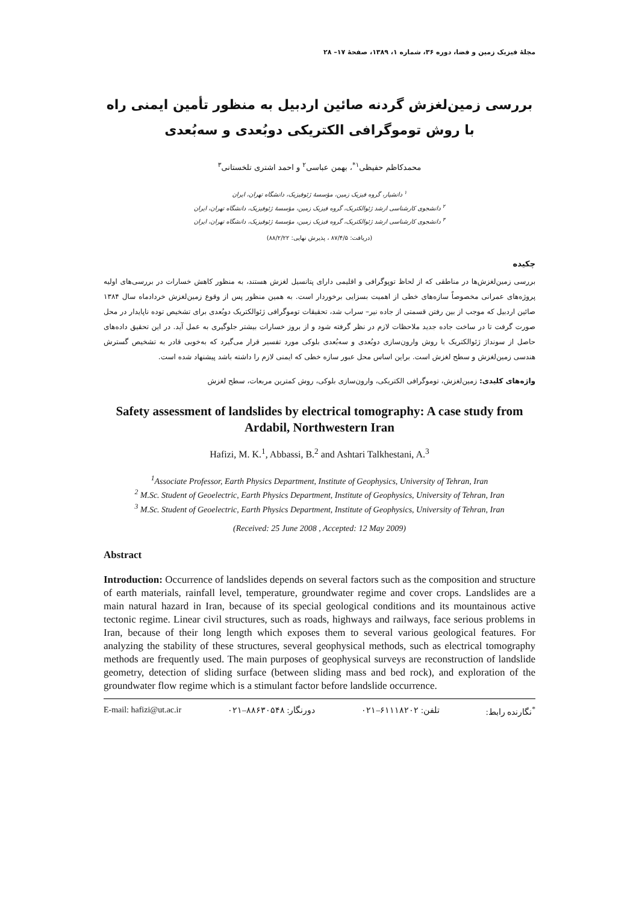مجلهٔ فیزیک زمین و فضا، دوره ۳۶، شماره ۱، ۱۳۸۹، صفحهٔ ۱۷– ۲۸
بررسی زمین‌لغزش گردنه صائین اردبیل به منظور تأمین ایمنی راه با روش توموگرافی الکتریکی دوبُعدی و سه‌بُعدی
محمدکاظم حفیظی<sup>۱*</sup>، بهمن عباسی<sup>۲</sup> و احمد اشتری تلخستانی<sup>۳</sup>
<sup>۱</sup> دانشیار، گروه فیزیک زمین، مؤسسهٔ ژئوفیزیک، دانشگاه تهران، ایران
<sup>۲</sup> دانشجوی کارشناسی ارشد ژئوالکتریک، گروه فیزیک زمین، مؤسسهٔ ژئوفیزیک، دانشگاه تهران، ایران
<sup>۳</sup> دانشجوی کارشناسی ارشد ژئوالکتریک، گروه فیزیک زمین، مؤسسهٔ ژئوفیزیک، دانشگاه تهران، ایران
(دریافت: ۸۷/۴/۵ ، پذیرش نهایی: ۸۸/۲/۲۲)
چکیده
بررسی زمین‌لغزش‌ها در مناطقی که از لحاظ توپوگرافی و اقلیمی دارای پتانسیل لغزش هستند، به منظور کاهش خسارات در بررسی‌های اولیه پروژه‌های عمرانی مخصوصاً سازه‌های خطی از اهمیت بسزایی برخوردار است. به همین منظور پس از وقوع زمین‌لغزش خردادماه سال ۱۳۸۴ صائین اردبیل که موجب از بین رفتن قسمتی از جاده نیر– سراب شد، تحقیقات توموگرافی ژئوالکتریک دوبُعدی برای تشخیص توده ناپایدار در محل صورت گرفت تا در ساخت جاده جدید ملاحظات لازم در نظر گرفته شود و از بروز خسارات بیشتر جلوگیری به عمل آید. در این تحقیق داده‌های حاصل از سونداژ ژئوالکتریک با روش وارون‌سازی دوبُعدی و سه‌بُعدی بلوکی مورد تفسیر قرار می‌گیرد که به‌خوبی قادر به تشخیص گسترش هندسی زمین‌لغزش و سطح لغزش است. براین اساس محل عبور سازه خطی که ایمنی لازم را داشته باشد پیشنهاد شده است.
واژه‌های کلیدی: زمین‌لغزش، توموگرافی الکتریکی، وارون‌سازی بلوکی، روش کمترین مربعات، سطح لغزش
Safety assessment of landslides by electrical tomography: A case study from Ardabil, Northwestern Iran
Hafizi, M. K.<sup>1</sup>, Abbassi, B.<sup>2</sup> and Ashtari Talkhestani, A.<sup>3</sup>
<sup>1</sup> Associate Professor, Earth Physics Department, Institute of Geophysics, University of Tehran, Iran
<sup>2</sup> M.Sc. Student of Geoelectric, Earth Physics Department, Institute of Geophysics, University of Tehran, Iran
<sup>3</sup> M.Sc. Student of Geoelectric, Earth Physics Department, Institute of Geophysics, University of Tehran, Iran
(Received: 25 June 2008 , Accepted: 12 May 2009)
Abstract
Introduction: Occurrence of landslides depends on several factors such as the composition and structure of earth materials, rainfall level, temperature, groundwater regime and cover crops. Landslides are a main natural hazard in Iran, because of its special geological conditions and its mountainous active tectonic regime. Linear civil structures, such as roads, highways and railways, face serious problems in Iran, because of their long length which exposes them to several various geological features. For analyzing the stability of these structures, several geophysical methods, such as electrical tomography methods are frequently used. The main purposes of geophysical surveys are reconstruction of landslide geometry, detection of sliding surface (between sliding mass and bed rock), and exploration of the groundwater flow regime which is a stimulant factor before landslide occurrence.
E-mail: hafizi@ut.ac.ir دورنگار: ۸۸۶۳۰۵۴۸–۰۲۱ تلفن: ۶۱۱۱۸۲۰۲–۰۲۱<sup>*</sup>نگارنده رابط: